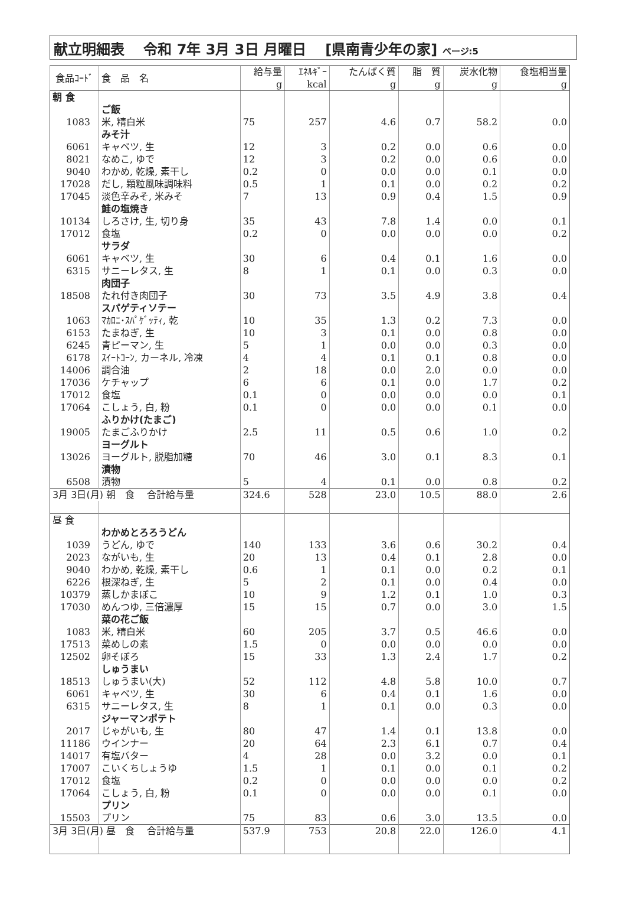献立明細表　 令和 7年 3月 3日 月曜日　 [県南青少年の家] ページ:5
| 食品ｺｰﾄﾞ | 食 品 名 | 給与量 g | ｴﾈﾙｷﾞｰ kcal | たんぱく質 g | 脂 質 g | 炭水化物 g | 食塩相当量 g |
| --- | --- | --- | --- | --- | --- | --- | --- |
| 朝 食 | | | | | | | |
| | ご飯 | | | | | | |
| 1083 | 米, 精白米 | 75 | 257 | 4.6 | 0.7 | 58.2 | 0.0 |
| | みそ汁 | | | | | | |
| 6061 | キャベツ, 生 | 12 | 3 | 0.2 | 0.0 | 0.6 | 0.0 |
| 8021 | なめこ, ゆで | 12 | 3 | 0.2 | 0.0 | 0.6 | 0.0 |
| 9040 | わかめ, 乾燥, 素干し | 0.2 | 0 | 0.0 | 0.0 | 0.1 | 0.0 |
| 17028 | だし, 顆粒風味調味料 | 0.5 | 1 | 0.1 | 0.0 | 0.2 | 0.2 |
| 17045 | 淡色辛みそ, 米みそ | 7 | 13 | 0.9 | 0.4 | 1.5 | 0.9 |
| | 鮭の塩焼き | | | | | | |
| 10134 | しろさけ, 生, 切り身 | 35 | 43 | 7.8 | 1.4 | 0.0 | 0.1 |
| 17012 | 食塩 | 0.2 | 0 | 0.0 | 0.0 | 0.0 | 0.2 |
| | サラダ | | | | | | |
| 6061 | キャベツ, 生 | 30 | 6 | 0.4 | 0.1 | 1.6 | 0.0 |
| 6315 | サニーレタス, 生 | 8 | 1 | 0.1 | 0.0 | 0.3 | 0.0 |
| | 肉団子 | | | | | | |
| 18508 | たれ付き肉団子 | 30 | 73 | 3.5 | 4.9 | 3.8 | 0.4 |
| | スパゲティソテー | | | | | | |
| 1063 | ﾏｶﾛﾆ･ｽﾊﾟｹﾞｯﾃｨ, 乾 | 10 | 35 | 1.3 | 0.2 | 7.3 | 0.0 |
| 6153 | たまねぎ, 生 | 10 | 3 | 0.1 | 0.0 | 0.8 | 0.0 |
| 6245 | 青ピーマン, 生 | 5 | 1 | 0.0 | 0.0 | 0.3 | 0.0 |
| 6178 | ｽｲｰﾄｺｰﾝ, カーネル, 冷凍 | 4 | 4 | 0.1 | 0.1 | 0.8 | 0.0 |
| 14006 | 調合油 | 2 | 18 | 0.0 | 2.0 | 0.0 | 0.0 |
| 17036 | ケチャップ | 6 | 6 | 0.1 | 0.0 | 1.7 | 0.2 |
| 17012 | 食塩 | 0.1 | 0 | 0.0 | 0.0 | 0.0 | 0.1 |
| 17064 | こしょう, 白, 粉 | 0.1 | 0 | 0.0 | 0.0 | 0.1 | 0.0 |
| | ふりかけ(たまご) | | | | | | |
| 19005 | たまごふりかけ | 2.5 | 11 | 0.5 | 0.6 | 1.0 | 0.2 |
| | ヨーグルト | | | | | | |
| 13026 | ヨーグルト, 脱脂加糖 | 70 | 46 | 3.0 | 0.1 | 8.3 | 0.1 |
| | 漬物 | | | | | | |
| 6508 | 漬物 | 5 | 4 | 0.1 | 0.0 | 0.8 | 0.2 |
| 3月 3日(月) 朝 食 合計給与量 | | 324.6 | 528 | 23.0 | 10.5 | 88.0 | 2.6 |
| 昼 食 | | | | | | | |
| | わかめとろろうどん | | | | | | |
| 1039 | うどん, ゆで | 140 | 133 | 3.6 | 0.6 | 30.2 | 0.4 |
| 2023 | ながいも, 生 | 20 | 13 | 0.4 | 0.1 | 2.8 | 0.0 |
| 9040 | わかめ, 乾燥, 素干し | 0.6 | 1 | 0.1 | 0.0 | 0.2 | 0.1 |
| 6226 | 根深ねぎ, 生 | 5 | 2 | 0.1 | 0.0 | 0.4 | 0.0 |
| 10379 | 蒸しかまぼこ | 10 | 9 | 1.2 | 0.1 | 1.0 | 0.3 |
| 17030 | めんつゆ, 三倍濃厚 | 15 | 15 | 0.7 | 0.0 | 3.0 | 1.5 |
| | 菜の花ご飯 | | | | | | |
| 1083 | 米, 精白米 | 60 | 205 | 3.7 | 0.5 | 46.6 | 0.0 |
| 17513 | 菜めしの素 | 1.5 | 0 | 0.0 | 0.0 | 0.0 | 0.0 |
| 12502 | 卵そぼろ | 15 | 33 | 1.3 | 2.4 | 1.7 | 0.2 |
| | しゅうまい | | | | | | |
| 18513 | しゅうまい(大) | 52 | 112 | 4.8 | 5.8 | 10.0 | 0.7 |
| 6061 | キャベツ, 生 | 30 | 6 | 0.4 | 0.1 | 1.6 | 0.0 |
| 6315 | サニーレタス, 生 | 8 | 1 | 0.1 | 0.0 | 0.3 | 0.0 |
| | ジャーマンポテト | | | | | | |
| 2017 | じゃがいも, 生 | 80 | 47 | 1.4 | 0.1 | 13.8 | 0.0 |
| 11186 | ウインナー | 20 | 64 | 2.3 | 6.1 | 0.7 | 0.4 |
| 14017 | 有塩バター | 4 | 28 | 0.0 | 3.2 | 0.0 | 0.1 |
| 17007 | こいくちしょうゆ | 1.5 | 1 | 0.1 | 0.0 | 0.1 | 0.2 |
| 17012 | 食塩 | 0.2 | 0 | 0.0 | 0.0 | 0.0 | 0.2 |
| 17064 | こしょう, 白, 粉 | 0.1 | 0 | 0.0 | 0.0 | 0.1 | 0.0 |
| | プリン | | | | | | |
| 15503 | プリン | 75 | 83 | 0.6 | 3.0 | 13.5 | 0.0 |
| 3月 3日(月) 昼 食 合計給与量 | | 537.9 | 753 | 20.8 | 22.0 | 126.0 | 4.1 |